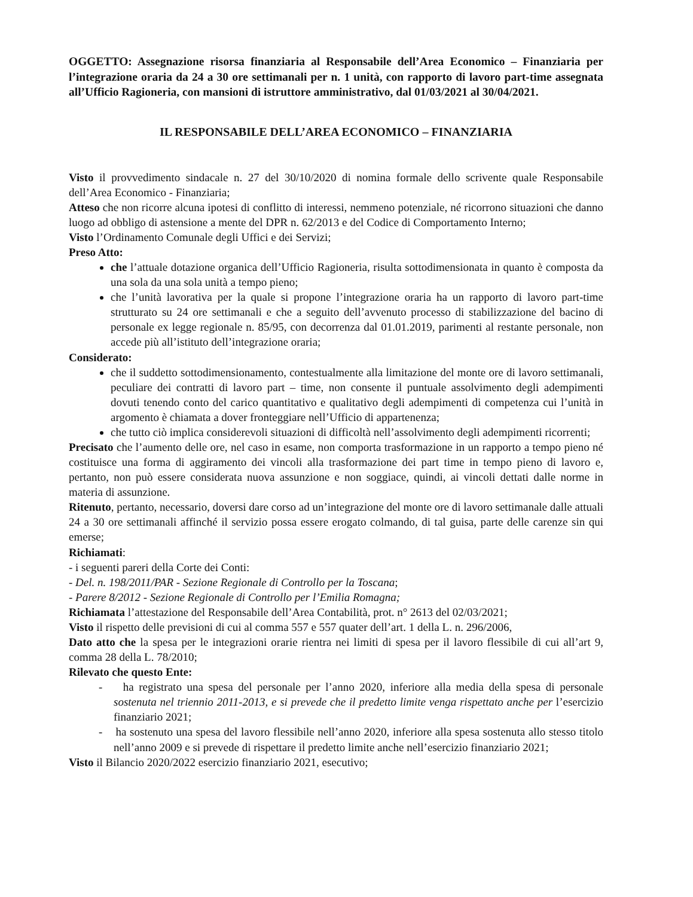OGGETTO: Assegnazione risorsa finanziaria al Responsabile dell’Area Economico – Finanziaria per l’integrazione oraria da 24 a 30 ore settimanali per n. 1 unità, con rapporto di lavoro part-time assegnata all’Ufficio Ragioneria, con mansioni di istruttore amministrativo, dal 01/03/2021 al 30/04/2021.
IL RESPONSABILE DELL’AREA ECONOMICO – FINANZIARIA
Visto il provvedimento sindacale n. 27 del 30/10/2020 di nomina formale dello scrivente quale Responsabile dell’Area Economico - Finanziaria;
Atteso che non ricorre alcuna ipotesi di conflitto di interessi, nemmeno potenziale, né ricorrono situazioni che danno luogo ad obbligo di astensione a mente del DPR n. 62/2013 e del Codice di Comportamento Interno;
Visto l’Ordinamento Comunale degli Uffici e dei Servizi;
Preso Atto:
che l’attuale dotazione organica dell’Ufficio Ragioneria, risulta sottodimensionata in quanto è composta da una sola da una sola unità a tempo pieno;
che l’unità lavorativa per la quale si propone l’integrazione oraria ha un rapporto di lavoro part-time strutturato su 24 ore settimanali e che a seguito dell’avvenuto processo di stabilizzazione del bacino di personale ex legge regionale n. 85/95, con decorrenza dal 01.01.2019, parimenti al restante personale, non accede più all’istituto dell’integrazione oraria;
Considerato:
che il suddetto sottodimensionamento, contestualmente alla limitazione del monte ore di lavoro settimanali, peculiare dei contratti di lavoro part – time, non consente il puntuale assolvimento degli adempimenti dovuti tenendo conto del carico quantitativo e qualitativo degli adempimenti di competenza cui l’unità in argomento è chiamata a dover fronteggiare nell’Ufficio di appartenenza;
che tutto ciò implica considerevoli situazioni di difficoltà nell’assolvimento degli adempimenti ricorrenti;
Precisato che l’aumento delle ore, nel caso in esame, non comporta trasformazione in un rapporto a tempo pieno né costituisce una forma di aggiramento dei vincoli alla trasformazione dei part time in tempo pieno di lavoro e, pertanto, non può essere considerata nuova assunzione e non soggiace, quindi, ai vincoli dettati dalle norme in materia di assunzione.
Ritenuto, pertanto, necessario, doversi dare corso ad un’integrazione del monte ore di lavoro settimanale dalle attuali 24 a 30 ore settimanali affinché il servizio possa essere erogato colmando, di tal guisa, parte delle carenze sin qui emerse;
Richiamati:
- i seguenti pareri della Corte dei Conti:
- Del. n. 198/2011/PAR - Sezione Regionale di Controllo per la Toscana;
- Parere 8/2012 - Sezione Regionale di Controllo per l’Emilia Romagna;
Richiamata l’attestazione del Responsabile dell’Area Contabilità, prot. n° 2613 del 02/03/2021;
Visto il rispetto delle previsioni di cui al comma 557 e 557 quater dell’art. 1 della L. n. 296/2006,
Dato atto che la spesa per le integrazioni orarie rientra nei limiti di spesa per il lavoro flessibile di cui all’art 9, comma 28 della L. 78/2010;
Rilevato che questo Ente:
- ha registrato una spesa del personale per l’anno 2020, inferiore alla media della spesa di personale sostenuta nel triennio 2011-2013, e si prevede che il predetto limite venga rispettato anche per l’esercizio finanziario 2021;
- ha sostenuto una spesa del lavoro flessibile nell’anno 2020, inferiore alla spesa sostenuta allo stesso titolo nell’anno 2009 e si prevede di rispettare il predetto limite anche nell’esercizio finanziario 2021;
Visto il Bilancio 2020/2022 esercizio finanziario 2021, esecutivo;